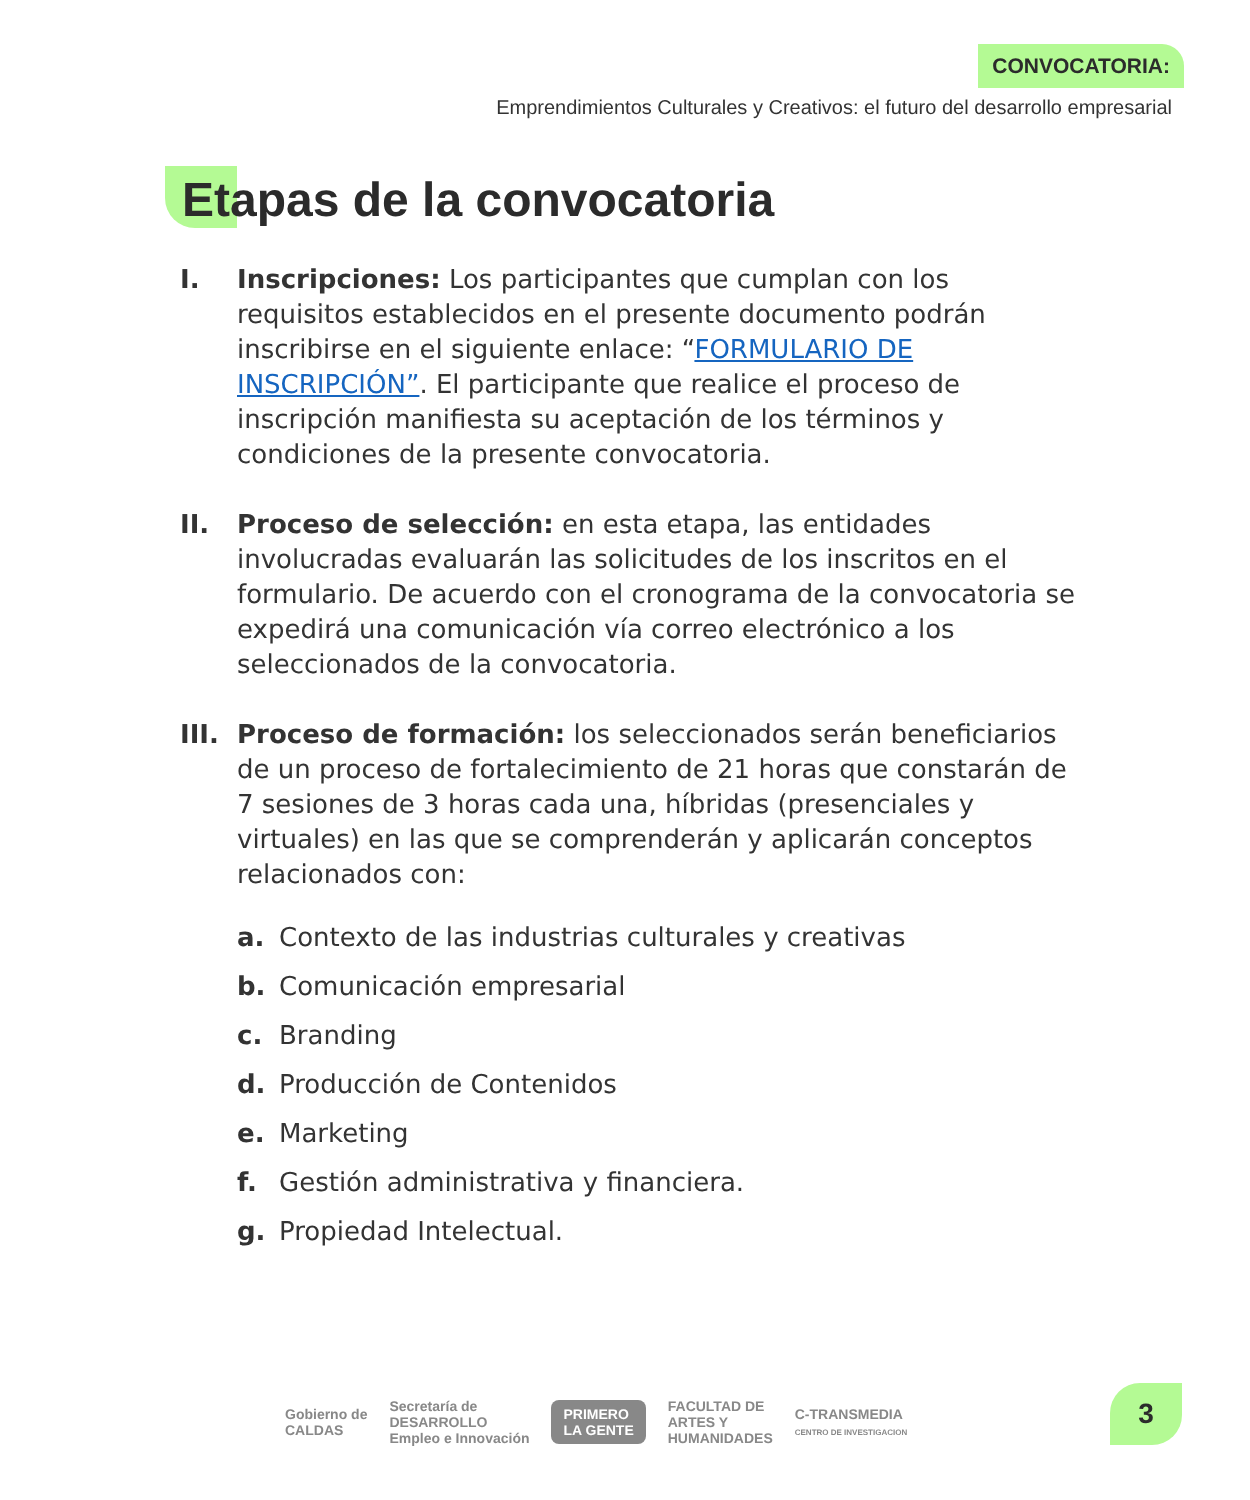CONVOCATORIA:
Emprendimientos Culturales y Creativos: el futuro del desarrollo empresarial
Etapas de la convocatoria
I. Inscripciones: Los participantes que cumplan con los requisitos establecidos en el presente documento podrán inscribirse en el siguiente enlace: “FORMULARIO DE INSCRIPCIÓN”. El participante que realice el proceso de inscripción manifiesta su aceptación de los términos y condiciones de la presente convocatoria.
II. Proceso de selección: en esta etapa, las entidades involucradas evaluarán las solicitudes de los inscritos en el formulario. De acuerdo con el cronograma de la convocatoria se expedirá una comunicación vía correo electrónico a los seleccionados de la convocatoria.
III.
Proceso de formación: los seleccionados serán beneficiarios de un proceso de fortalecimiento de 21 horas que constarán de 7 sesiones de 3 horas cada una, híbridas (presenciales y virtuales) en las que se comprenderán y aplicarán conceptos relacionados con:
a. Contexto de las industrias culturales y creativas
b. Comunicación empresarial
c. Branding
d. Producción de Contenidos
e. Marketing
f. Gestión administrativa y financiera.
g. Propiedad Intelectual.
Gobierno de
CALDAS
Secretaría de
DESARROLLO
Empleo e Innovación
PRIMERO
LA GENTE
FACULTAD DE
ARTES Y
HUMANIDADES
C-TRANSMEDIA
CENTRO DE INVESTIGACION
3